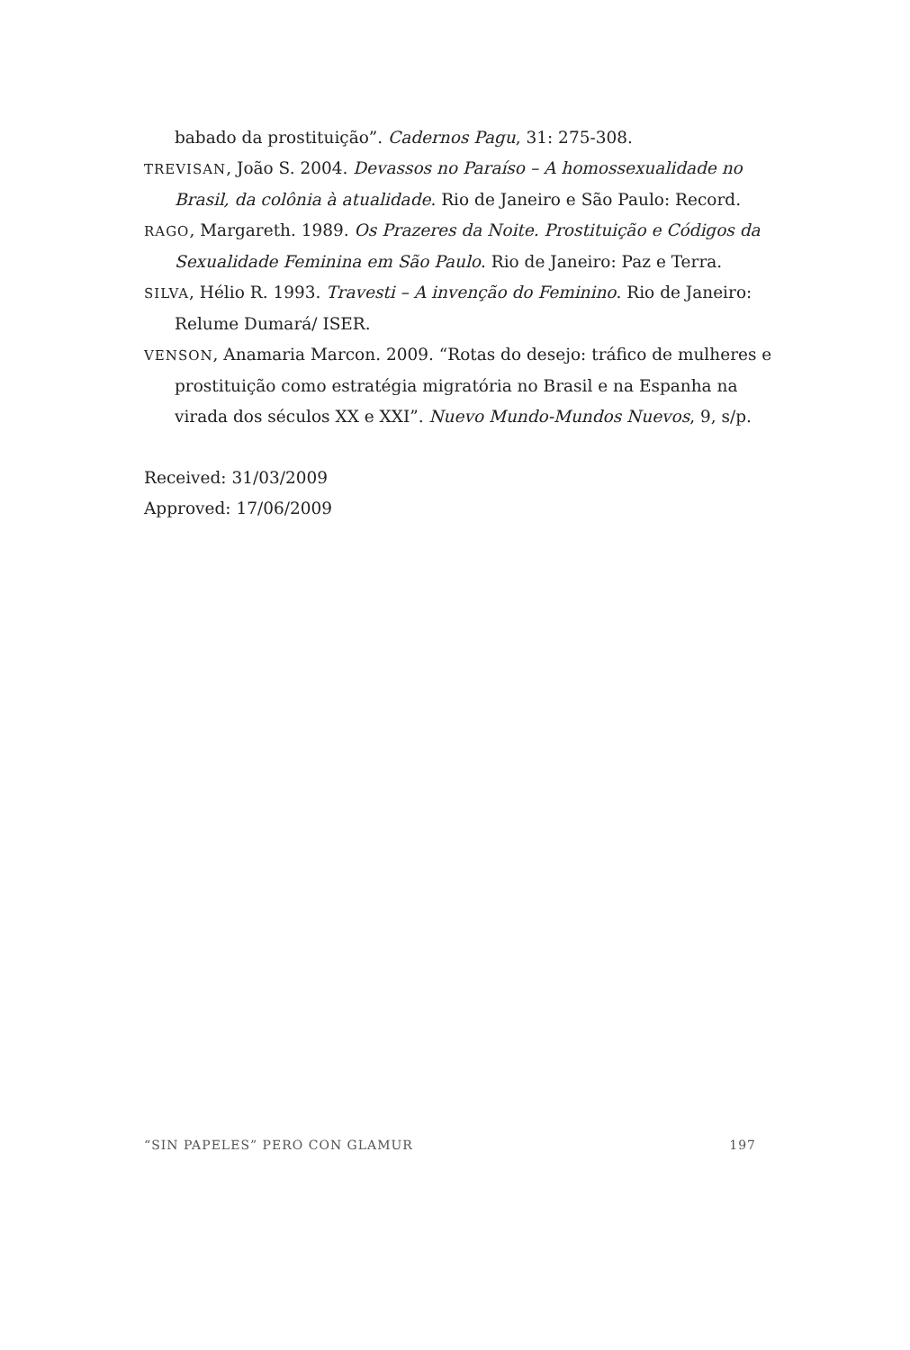babado da prostituição”. Cadernos Pagu, 31: 275-308.
TREVISAN, João S. 2004. Devassos no Paraíso – A homossexualidade no Brasil, da colônia à atualidade. Rio de Janeiro e São Paulo: Record.
RAGO, Margareth. 1989. Os Prazeres da Noite. Prostituição e Códigos da Sexualidade Feminina em São Paulo. Rio de Janeiro: Paz e Terra.
SILVA, Hélio R. 1993. Travesti – A invenção do Feminino. Rio de Janeiro: Relume Dumará/ ISER.
VENSON, Anamaria Marcon. 2009. “Rotas do desejo: tráfico de mulheres e prostituição como estratégia migratória no Brasil e na Espanha na virada dos séculos XX e XXI”. Nuevo Mundo-Mundos Nuevos, 9, s/p.
Received: 31/03/2009
Approved: 17/06/2009
“SIN PAPELES” PERO CON GLAMUR 197